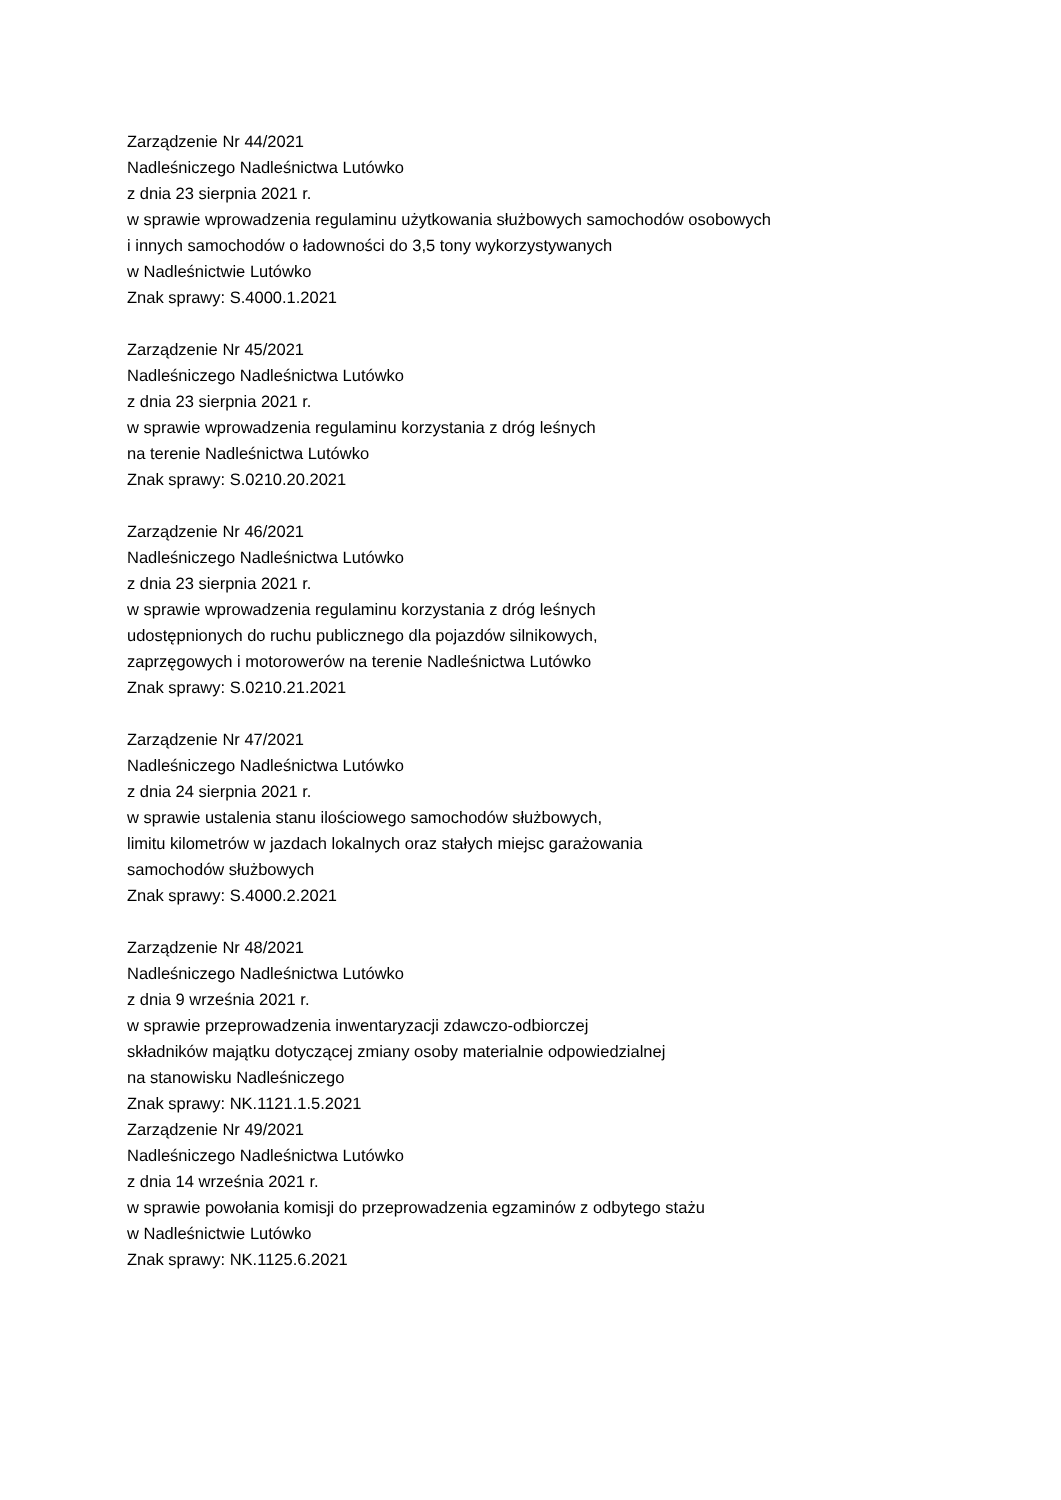Zarządzenie Nr 44/2021
Nadleśniczego Nadleśnictwa Lutówko
z dnia 23 sierpnia 2021 r.
w sprawie wprowadzenia regulaminu użytkowania służbowych samochodów osobowych
i innych samochodów o ładowności do 3,5 tony wykorzystywanych
w Nadleśnictwie Lutówko
Znak sprawy: S.4000.1.2021
Zarządzenie Nr 45/2021
Nadleśniczego Nadleśnictwa Lutówko
z dnia 23 sierpnia 2021 r.
w sprawie wprowadzenia regulaminu korzystania z dróg leśnych
na terenie Nadleśnictwa Lutówko
Znak sprawy: S.0210.20.2021
Zarządzenie Nr 46/2021
Nadleśniczego Nadleśnictwa Lutówko
z dnia 23 sierpnia 2021 r.
w sprawie wprowadzenia regulaminu korzystania z dróg leśnych
udostępnionych do ruchu publicznego dla pojazdów silnikowych,
zaprzęgowych i motorowerów na terenie Nadleśnictwa Lutówko
Znak sprawy: S.0210.21.2021
Zarządzenie Nr 47/2021
Nadleśniczego Nadleśnictwa Lutówko
z dnia 24 sierpnia 2021 r.
w sprawie ustalenia stanu ilościowego samochodów służbowych,
limitu kilometrów w jazdach lokalnych oraz stałych miejsc garażowania
samochodów służbowych
Znak sprawy: S.4000.2.2021
Zarządzenie Nr 48/2021
Nadleśniczego Nadleśnictwa Lutówko
z dnia 9 września 2021 r.
w sprawie przeprowadzenia inwentaryzacji zdawczo-odbiorczej
składników majątku dotyczącej zmiany osoby materialnie odpowiedzialnej
na stanowisku Nadleśniczego
Znak sprawy: NK.1121.1.5.2021
Zarządzenie Nr 49/2021
Nadleśniczego Nadleśnictwa Lutówko
z dnia 14 września 2021 r.
w sprawie powołania komisji do przeprowadzenia egzaminów z odbytego stażu
w Nadleśnictwie Lutówko
Znak sprawy: NK.1125.6.2021